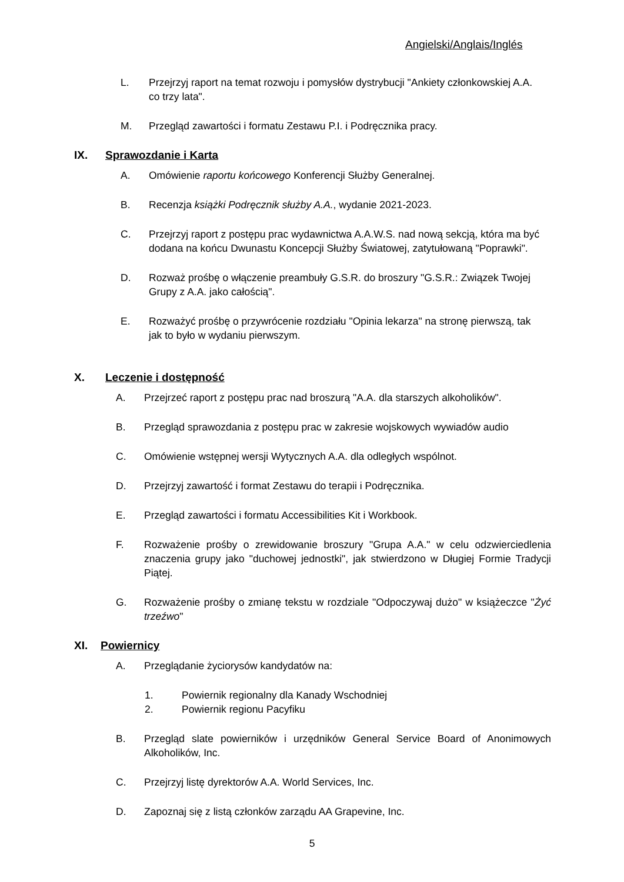Angielski/Anglais/Inglés
L. Przejrzyj raport na temat rozwoju i pomysłów dystrybucji "Ankiety członkowskiej A.A. co trzy lata".
M. Przegląd zawartości i formatu Zestawu P.I. i Podręcznika pracy.
IX. Sprawozdanie i Karta
A. Omówienie raportu końcowego Konferencji Służby Generalnej.
B. Recenzja książki Podręcznik służby A.A., wydanie 2021-2023.
C. Przejrzyj raport z postępu prac wydawnictwa A.A.W.S. nad nową sekcją, która ma być dodana na końcu Dwunastu Koncepcji Służby Światowej, zatytułowaną "Poprawki".
D. Rozważ prośbę o włączenie preambuły G.S.R. do broszury "G.S.R.: Związek Twojej Grupy z A.A. jako całością".
E. Rozważyć prośbę o przywrócenie rozdziału "Opinia lekarza" na stronę pierwszą, tak jak to było w wydaniu pierwszym.
X. Leczenie i dostępność
A. Przejrzeć raport z postępu prac nad broszurą "A.A. dla starszych alkoholików".
B. Przegląd sprawozdania z postępu prac w zakresie wojskowych wywiadów audio
C. Omówienie wstępnej wersji Wytycznych A.A. dla odległych wspólnot.
D. Przejrzyj zawartość i format Zestawu do terapii i Podręcznika.
E. Przegląd zawartości i formatu Accessibilities Kit i Workbook.
F. Rozważenie prośby o zrewidowanie broszury "Grupa A.A." w celu odzwierciedlenia znaczenia grupy jako "duchowej jednostki", jak stwierdzono w Długiej Formie Tradycji Piątej.
G. Rozważenie prośby o zmianę tekstu w rozdziale "Odpoczywaj dużo" w książeczce "Żyć trzeźwo"
XI. Powiernicy
A. Przeglądanie życiorysów kandydatów na:
1. Powiernik regionalny dla Kanady Wschodniej
2. Powiernik regionu Pacyfiku
B. Przegląd slate powierników i urzędników General Service Board of Anonimowych Alkoholików, Inc.
C. Przejrzyj listę dyrektorów A.A. World Services, Inc.
D. Zapoznaj się z listą członków zarządu AA Grapevine, Inc.
5